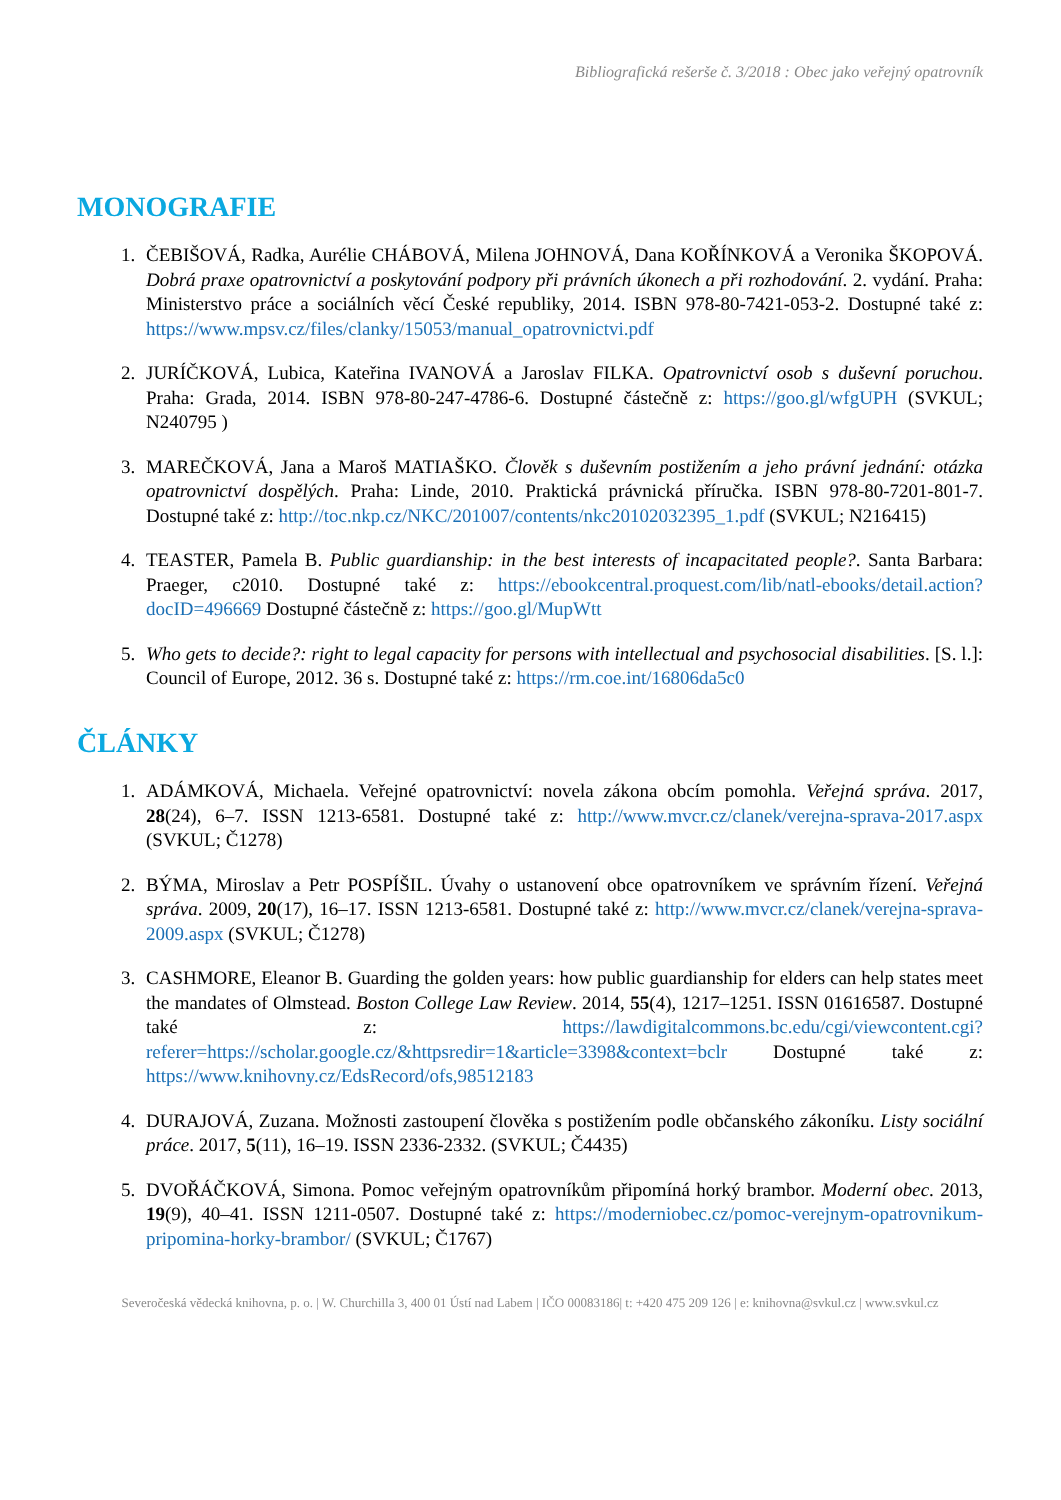Bibliografická rešerše č. 3/2018 : Obec jako veřejný opatrovník
MONOGRAFIE
1. ČEBIŠOVÁ, Radka, Aurélie CHÁBOVÁ, Milena JOHNOVÁ, Dana KOŘÍNKOVÁ a Veronika ŠKOPOVÁ. Dobrá praxe opatrovnictví a poskytování podpory při právních úkonech a při rozhodování. 2. vydání. Praha: Ministerstvo práce a sociálních věcí České republiky, 2014. ISBN 978-80-7421-053-2. Dostupné také z: https://www.mpsv.cz/files/clanky/15053/manual_opatrovnictvi.pdf
2. JURÍČKOVÁ, Lubica, Kateřina IVANOVÁ a Jaroslav FILKA. Opatrovnictví osob s duševní poruchou. Praha: Grada, 2014. ISBN 978-80-247-4786-6. Dostupné částečně z: https://goo.gl/wfgUPH (SVKUL; N240795 )
3. MAREČKOVÁ, Jana a Maroš MATIAŠKO. Člověk s duševním postižením a jeho právní jednání: otázka opatrovnictví dospělých. Praha: Linde, 2010. Praktická právnická příručka. ISBN 978-80-7201-801-7. Dostupné také z: http://toc.nkp.cz/NKC/201007/contents/nkc20102032395_1.pdf (SVKUL; N216415)
4. TEASTER, Pamela B. Public guardianship: in the best interests of incapacitated people?. Santa Barbara: Praeger, c2010. Dostupné také z: https://ebookcentral.proquest.com/lib/natl-ebooks/detail.action?docID=496669 Dostupné částečně z: https://goo.gl/MupWtt
5. Who gets to decide?: right to legal capacity for persons with intellectual and psychosocial disabilities. [S. l.]: Council of Europe, 2012. 36 s. Dostupné také z: https://rm.coe.int/16806da5c0
ČLÁNKY
1. ADÁMKOVÁ, Michaela. Veřejné opatrovnictví: novela zákona obcím pomohla. Veřejná správa. 2017, 28(24), 6–7. ISSN 1213-6581. Dostupné také z: http://www.mvcr.cz/clanek/verejna-sprava-2017.aspx (SVKUL; Č1278)
2. BÝMA, Miroslav a Petr POSPÍŠIL. Úvahy o ustanovení obce opatrovníkem ve správním řízení. Veřejná správa. 2009, 20(17), 16–17. ISSN 1213-6581. Dostupné také z: http://www.mvcr.cz/clanek/verejna-sprava-2009.aspx (SVKUL; Č1278)
3. CASHMORE, Eleanor B. Guarding the golden years: how public guardianship for elders can help states meet the mandates of Olmstead. Boston College Law Review. 2014, 55(4), 1217–1251. ISSN 01616587. Dostupné také z: https://lawdigitalcommons.bc.edu/cgi/viewcontent.cgi?referer=https://scholar.google.cz/&httpsredir=1&article=3398&context=bclr Dostupné také z: https://www.knihovny.cz/EdsRecord/ofs,98512183
4. DURAJOVÁ, Zuzana. Možnosti zastoupení člověka s postižením podle občanského zákoníku. Listy sociální práce. 2017, 5(11), 16–19. ISSN 2336-2332. (SVKUL; Č4435)
5. DVOŘÁČKOVÁ, Simona. Pomoc veřejným opatrovníkům připomíná horký brambor. Moderní obec. 2013, 19(9), 40–41. ISSN 1211-0507. Dostupné také z: https://moderniobec.cz/pomoc-verejnym-opatrovnikum-pripomina-horky-brambor/ (SVKUL; Č1767)
Severočeská vědecká knihovna, p. o. | W. Churchilla 3, 400 01 Ústí nad Labem | IČO 00083186| t: +420 475 209 126 | e: knihovna@svkul.cz | www.svkul.cz